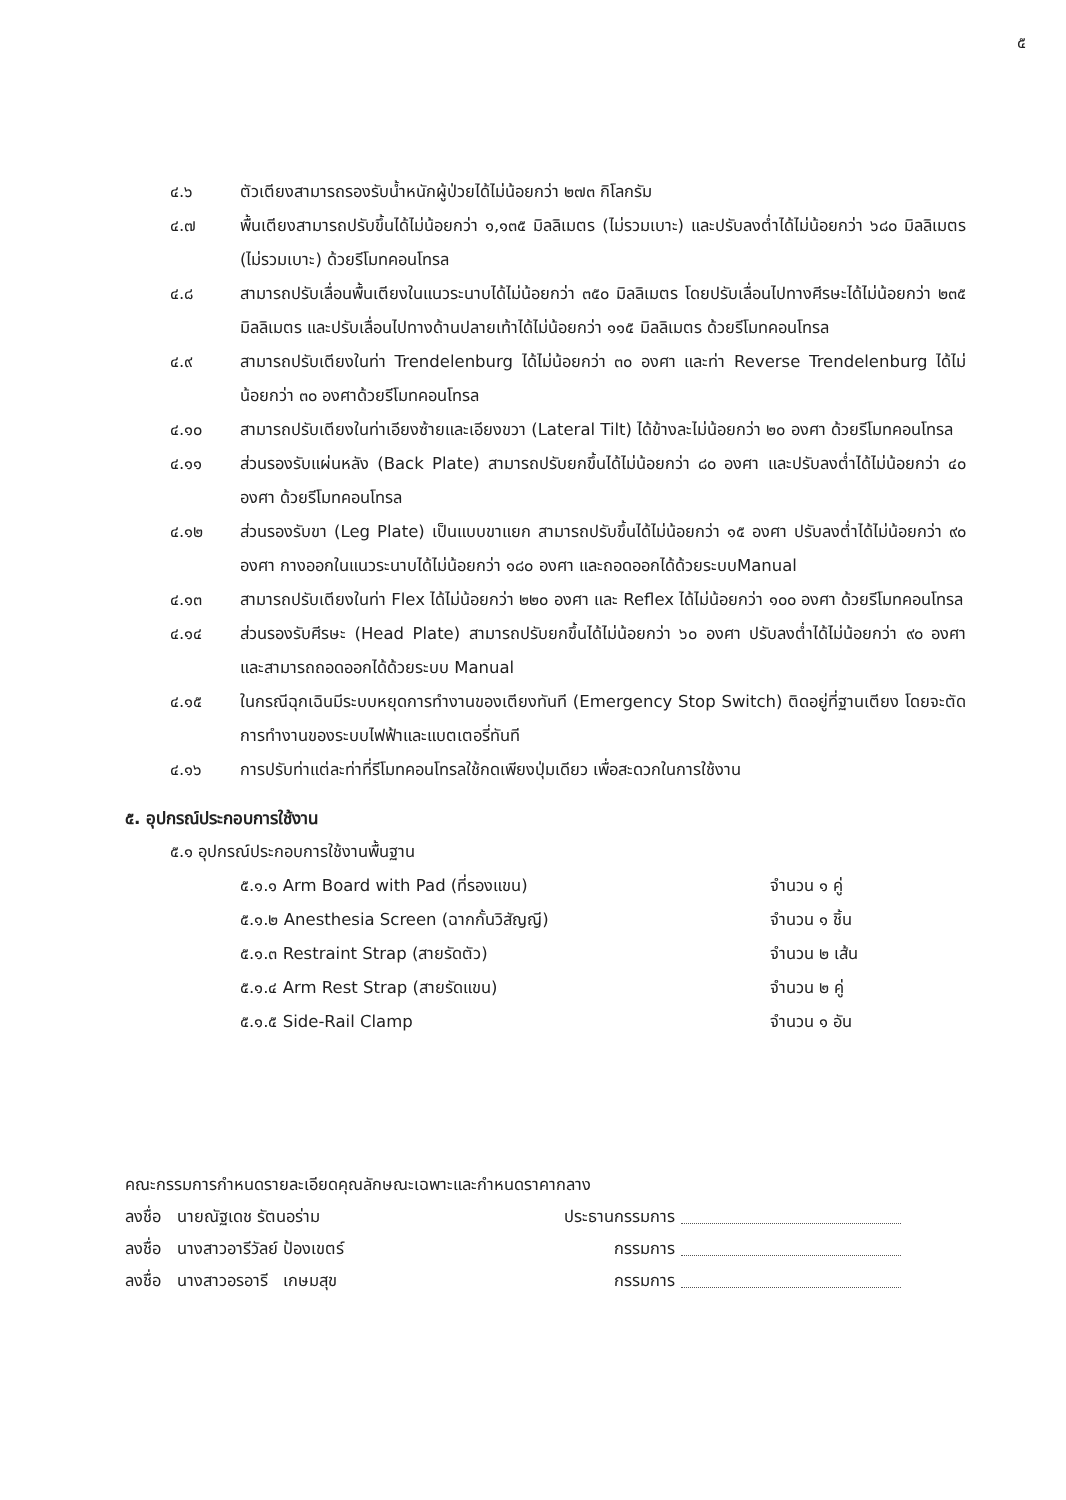๕
๔.๖ ตัวเตียงสามารถรองรับน้ำหนักผู้ป่วยได้ไม่น้อยกว่า ๒๗๓ กิโลกรัม
๔.๗ พื้นเตียงสามารถปรับขึ้นได้ไม่น้อยกว่า ๑,๑๓๕ มิลลิเมตร (ไม่รวมเบาะ) และปรับลงต่ำได้ไม่น้อยกว่า ๖๘๐ มิลลิเมตร (ไม่รวมเบาะ) ด้วยรีโมทคอนโทรล
๔.๘ สามารถปรับเลื่อนพื้นเตียงในแนวระนาบได้ไม่น้อยกว่า ๓๕๐ มิลลิเมตร โดยปรับเลื่อนไปทางศีรษะได้ไม่น้อยกว่า ๒๓๕ มิลลิเมตร และปรับเลื่อนไปทางด้านปลายเท้าได้ไม่น้อยกว่า ๑๑๕ มิลลิเมตร ด้วยรีโมทคอนโทรล
๔.๙ สามารถปรับเตียงในท่า Trendelenburg ได้ไม่น้อยกว่า ๓๐ องศา และท่า Reverse Trendelenburg ได้ไม่น้อยกว่า ๓๐ องศาด้วยรีโมทคอนโทรล
๔.๑๐ สามารถปรับเตียงในท่าเอียงซ้ายและเอียงขวา (Lateral Tilt) ได้ข้างละไม่น้อยกว่า ๒๐ องศา ด้วยรีโมทคอนโทรล
๔.๑๑ ส่วนรองรับแผ่นหลัง (Back Plate) สามารถปรับยกขึ้นได้ไม่น้อยกว่า ๘๐ องศา และปรับลงต่ำได้ไม่น้อยกว่า ๔๐ องศา ด้วยรีโมทคอนโทรล
๔.๑๒ ส่วนรองรับขา (Leg Plate) เป็นแบบขาแยก สามารถปรับขึ้นได้ไม่น้อยกว่า ๑๕ องศา ปรับลงต่ำได้ไม่น้อยกว่า ๙๐ องศา กางออกในแนวระนาบได้ไม่น้อยกว่า ๑๘๐ องศา และถอดออกได้ด้วยระบบManual
๔.๑๓ สามารถปรับเตียงในท่า Flex ได้ไม่น้อยกว่า ๒๒๐ องศา และ Reflex ได้ไม่น้อยกว่า ๑๐๐ องศา ด้วยรีโมทคอนโทรล
๔.๑๔ ส่วนรองรับศีรษะ (Head Plate) สามารถปรับยกขึ้นได้ไม่น้อยกว่า ๖๐ องศา ปรับลงต่ำได้ไม่น้อยกว่า ๙๐ องศา และสามารถถอดออกได้ด้วยระบบ Manual
๔.๑๕ ในกรณีฉุกเฉินมีระบบหยุดการทำงานของเตียงทันที (Emergency Stop Switch) ติดอยู่ที่ฐานเตียง โดยจะตัดการทำงานของระบบไฟฟ้าและแบตเตอรี่ทันที
๔.๑๖ การปรับท่าแต่ละท่าที่รีโมทคอนโทรลใช้กดเพียงปุ่มเดียว เพื่อสะดวกในการใช้งาน
๕. อุปกรณ์ประกอบการใช้งาน
๕.๑ อุปกรณ์ประกอบการใช้งานพื้นฐาน
๕.๑.๑ Arm Board with Pad (ที่รองแขน) จำนวน ๑ คู่
๕.๑.๒ Anesthesia Screen (ฉากกั้นวิสัญญี) จำนวน ๑ ชิ้น
๕.๑.๓ Restraint Strap (สายรัดตัว) จำนวน ๒ เส้น
๕.๑.๔ Arm Rest Strap (สายรัดแขน) จำนวน ๒ คู่
๕.๑.๕ Side-Rail Clamp จำนวน ๑ อัน
คณะกรรมการกำหนดรายละเอียดคุณลักษณะเฉพาะและกำหนดราคากลาง
ลงชื่อ นายณัฐเดช รัตนอร่าม ประธานกรรมการ
ลงชื่อ นางสาวอารีวัลย์ ป้องเขตร์
กรรมการ
ลงชื่อ นางสาวอรอารี เกษมสุข กรรมการ